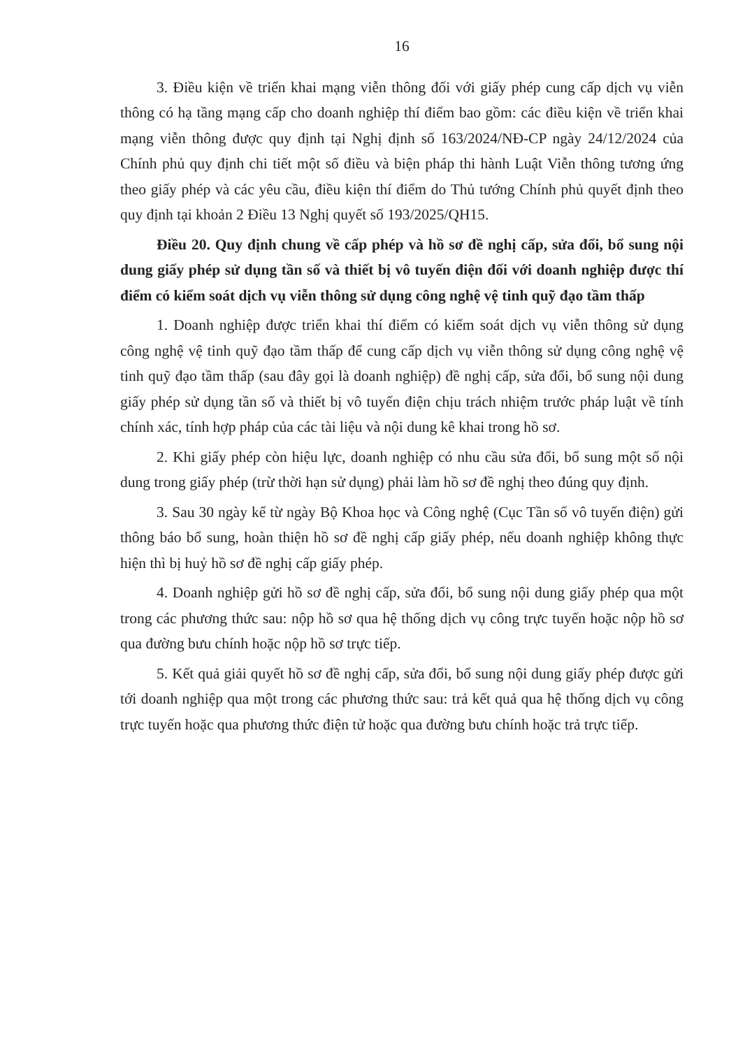16
3. Điều kiện về triển khai mạng viễn thông đối với giấy phép cung cấp dịch vụ viễn thông có hạ tầng mạng cấp cho doanh nghiệp thí điểm bao gồm: các điều kiện về triển khai mạng viễn thông được quy định tại Nghị định số 163/2024/NĐ-CP ngày 24/12/2024 của Chính phủ quy định chi tiết một số điều và biện pháp thi hành Luật Viễn thông tương ứng theo giấy phép và các yêu cầu, điều kiện thí điểm do Thủ tướng Chính phủ quyết định theo quy định tại khoản 2 Điều 13 Nghị quyết số 193/2025/QH15.
Điều 20. Quy định chung về cấp phép và hồ sơ đề nghị cấp, sửa đổi, bổ sung nội dung giấy phép sử dụng tần số và thiết bị vô tuyến điện đối với doanh nghiệp được thí điểm có kiểm soát dịch vụ viễn thông sử dụng công nghệ vệ tinh quỹ đạo tầm thấp
1. Doanh nghiệp được triển khai thí điểm có kiểm soát dịch vụ viễn thông sử dụng công nghệ vệ tinh quỹ đạo tầm thấp để cung cấp dịch vụ viễn thông sử dụng công nghệ vệ tinh quỹ đạo tầm thấp (sau đây gọi là doanh nghiệp) đề nghị cấp, sửa đổi, bổ sung nội dung giấy phép sử dụng tần số và thiết bị vô tuyến điện chịu trách nhiệm trước pháp luật về tính chính xác, tính hợp pháp của các tài liệu và nội dung kê khai trong hồ sơ.
2. Khi giấy phép còn hiệu lực, doanh nghiệp có nhu cầu sửa đổi, bổ sung một số nội dung trong giấy phép (trừ thời hạn sử dụng) phải làm hồ sơ đề nghị theo đúng quy định.
3. Sau 30 ngày kể từ ngày Bộ Khoa học và Công nghệ (Cục Tần số vô tuyến điện) gửi thông báo bổ sung, hoàn thiện hồ sơ đề nghị cấp giấy phép, nếu doanh nghiệp không thực hiện thì bị huỷ hồ sơ đề nghị cấp giấy phép.
4. Doanh nghiệp gửi hồ sơ đề nghị cấp, sửa đổi, bổ sung nội dung giấy phép qua một trong các phương thức sau: nộp hồ sơ qua hệ thống dịch vụ công trực tuyến hoặc nộp hồ sơ qua đường bưu chính hoặc nộp hồ sơ trực tiếp.
5. Kết quả giải quyết hồ sơ đề nghị cấp, sửa đổi, bổ sung nội dung giấy phép được gửi tới doanh nghiệp qua một trong các phương thức sau: trả kết quả qua hệ thống dịch vụ công trực tuyến hoặc qua phương thức điện tử hoặc qua đường bưu chính hoặc trả trực tiếp.